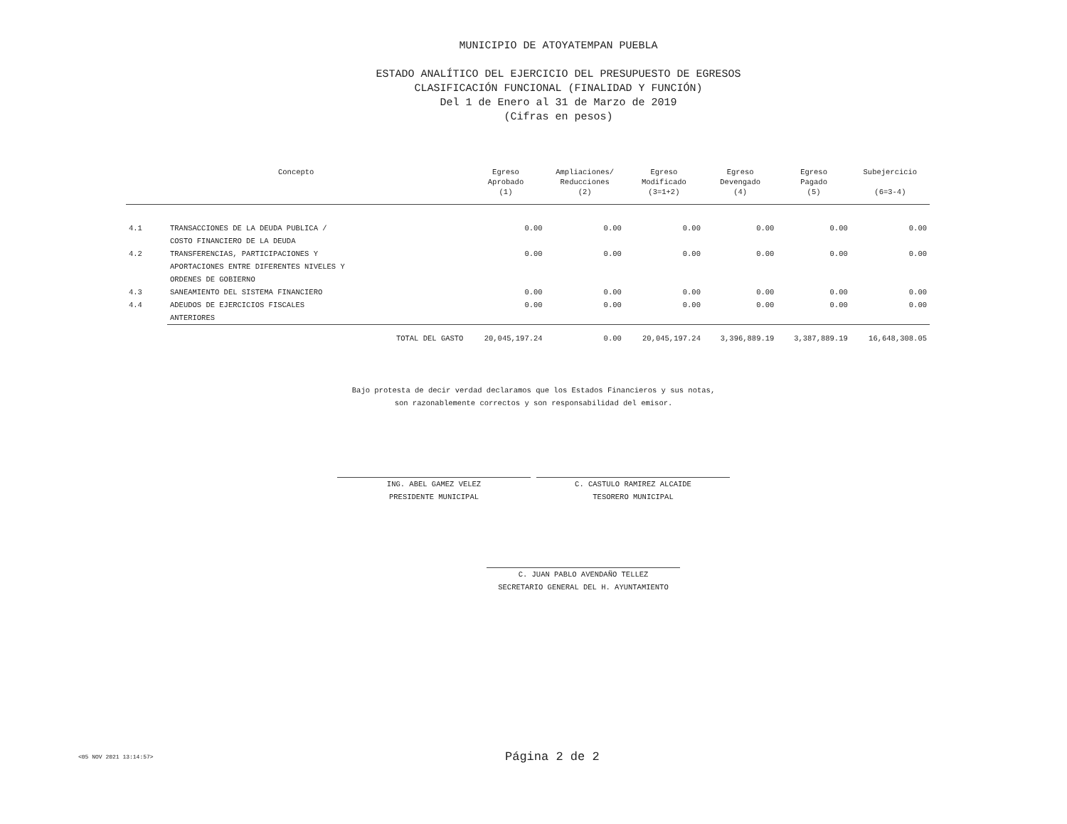MUNICIPIO DE ATOYATEMPAN PUEBLA
ESTADO ANALÍTICO DEL EJERCICIO DEL PRESUPUESTO DE EGRESOS
CLASIFICACIÓN FUNCIONAL (FINALIDAD Y FUNCIÓN)
Del 1 de Enero al 31 de Marzo de 2019
(Cifras en pesos)
| Concepto | | Egreso Aprobado (1) | Ampliaciones/ Reducciones (2) | Egreso Modificado (3=1+2) | Egreso Devengado (4) | Egreso Pagado (5) | Subejercicio (6=3-4) |
| --- | --- | --- | --- | --- | --- | --- | --- |
| 4.1 | TRANSACCIONES DE LA DEUDA PUBLICA / COSTO FINANCIERO DE LA DEUDA | 0.00 | 0.00 | 0.00 | 0.00 | 0.00 | 0.00 |
| 4.2 | TRANSFERENCIAS, PARTICIPACIONES Y APORTACIONES ENTRE DIFERENTES NIVELES Y ORDENES DE GOBIERNO | 0.00 | 0.00 | 0.00 | 0.00 | 0.00 | 0.00 |
| 4.3 | SANEAMIENTO DEL SISTEMA FINANCIERO | 0.00 | 0.00 | 0.00 | 0.00 | 0.00 | 0.00 |
| 4.4 | ADEUDOS DE EJERCICIOS FISCALES ANTERIORES | 0.00 | 0.00 | 0.00 | 0.00 | 0.00 | 0.00 |
| | TOTAL DEL GASTO | 20,045,197.24 | 0.00 | 20,045,197.24 | 3,396,889.19 | 3,387,889.19 | 16,648,308.05 |
Bajo protesta de decir verdad declaramos que los Estados Financieros y sus notas,
son razonablemente correctos y son responsabilidad del emisor.
ING. ABEL GAMEZ VELEZ
PRESIDENTE MUNICIPAL
C. CASTULO RAMIREZ ALCAIDE
TESORERO MUNICIPAL
C. JUAN PABLO AVENDAÑO TELLEZ
SECRETARIO GENERAL DEL H. AYUNTAMIENTO
<05 NOV 2021 13:14:57> Página 2 de 2